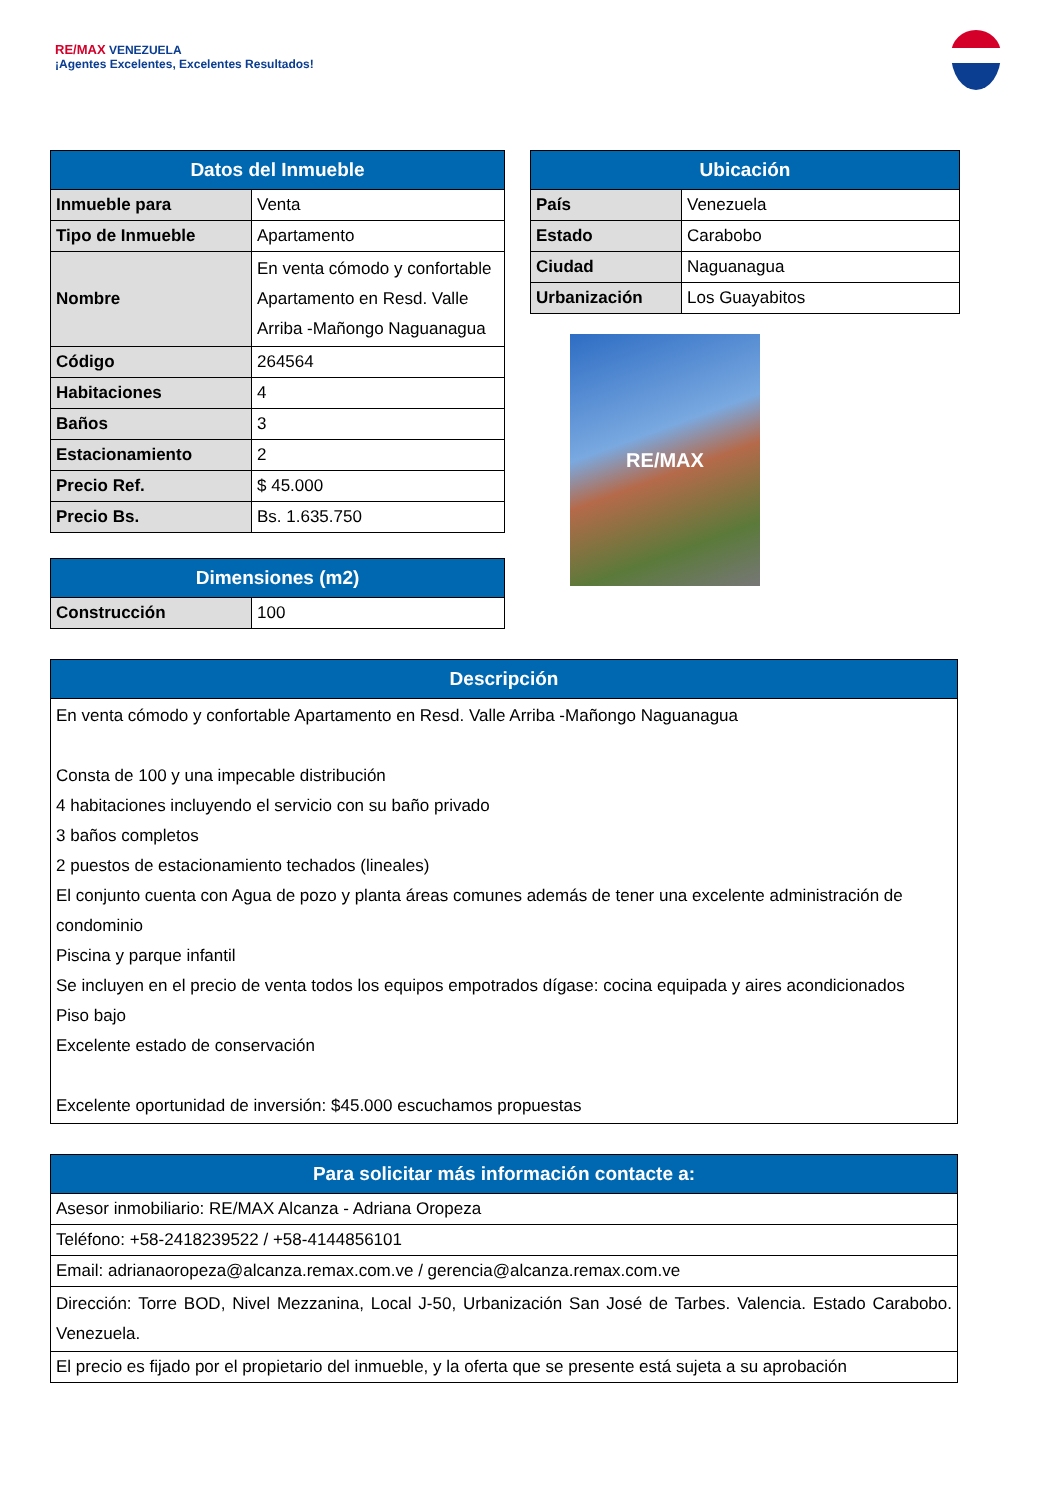RE/MAX VENEZUELA
¡Agentes Excelentes, Excelentes Resultados!
| Datos del Inmueble | |
| --- | --- |
| Inmueble para | Venta |
| Tipo de Inmueble | Apartamento |
| Nombre | En venta cómodo y confortable Apartamento en Resd. Valle Arriba -Mañongo Naguanagua |
| Código | 264564 |
| Habitaciones | 4 |
| Baños | 3 |
| Estacionamiento | 2 |
| Precio Ref. | $ 45.000 |
| Precio Bs. | Bs. 1.635.750 |
| Dimensiones (m2) | |
| --- | --- |
| Construcción | 100 |
| Ubicación | |
| --- | --- |
| País | Venezuela |
| Estado | Carabobo |
| Ciudad | Naguanagua |
| Urbanización | Los Guayabitos |
RE/MAX
| Descripción |
| --- |
| En venta cómodo y confortable Apartamento en Resd. Valle Arriba -Mañongo Naguanagua Consta de 100 y una impecable distribución 4 habitaciones incluyendo el servicio con su baño privado 3 baños completos 2 puestos de estacionamiento techados (lineales) El conjunto cuenta con Agua de pozo y planta áreas comunes además de tener una excelente administración de condominio Piscina y parque infantil Se incluyen en el precio de venta todos los equipos empotrados dígase: cocina equipada y aires acondicionados Piso bajo Excelente estado de conservación Excelente oportunidad de inversión: $45.000 escuchamos propuestas |
| Para solicitar más información contacte a: |
| --- |
| Asesor inmobiliario: RE/MAX Alcanza - Adriana Oropeza |
| Teléfono: +58-2418239522 / +58-4144856101 |
| Email: adrianaoropeza@alcanza.remax.com.ve / gerencia@alcanza.remax.com.ve |
| Dirección: Torre BOD, Nivel Mezzanina, Local J-50, Urbanización San José de Tarbes. Valencia. Estado Carabobo. Venezuela. |
| El precio es fijado por el propietario del inmueble, y la oferta que se presente está sujeta a su aprobación |